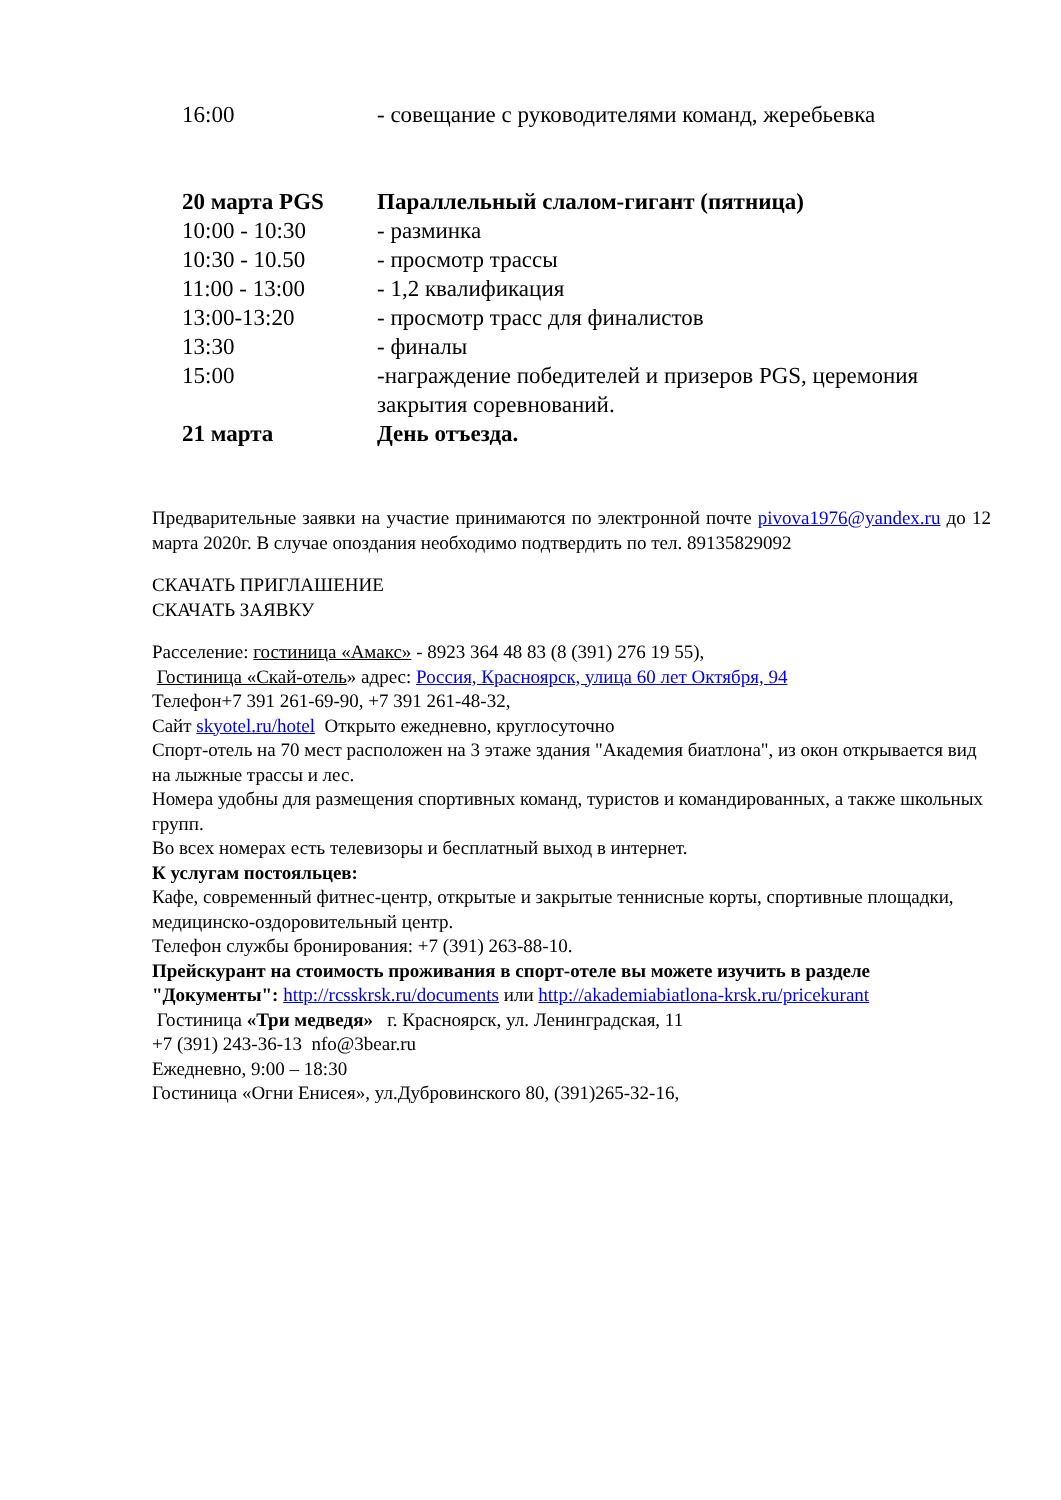| 16:00 | - совещание с руководителями команд, жеребьевка |
| 20 марта PGS | Параллельный слалом-гигант (пятница) |
| 10:00 - 10:30 | - разминка |
| 10:30 - 10.50 | - просмотр трассы |
| 11:00 - 13:00 | - 1,2 квалификация |
| 13:00-13:20 | - просмотр трасс для финалистов |
| 13:30 | - финалы |
| 15:00 | -награждение победителей и призеров PGS, церемония закрытия соревнований. |
| 21 марта | День отъезда. |
Предварительные заявки на участие принимаются по электронной почте pivova1976@yandex.ru до 12 марта 2020г. В случае опоздания необходимо подтвердить по тел. 89135829092
СКАЧАТЬ ПРИГЛАШЕНИЕ
СКАЧАТЬ ЗАЯВКУ
Расселение: гостиница «Амакс» - 8923 364 48 83 (8 (391) 276 19 55),
Гостиница «Скай-отель» адрес: Россия, Красноярск, улица 60 лет Октября, 94
Телефон+7 391 261-69-90, +7 391 261-48-32,
Сайт skyotel.ru/hotel Открыто ежедневно, круглосуточно
Спорт-отель на 70 мест расположен на 3 этаже здания "Академия биатлона", из окон открывается вид на лыжные трассы и лес.
Номера удобны для размещения спортивных команд, туристов и командированных, а также школьных групп.
Во всех номерах есть телевизоры и бесплатный выход в интернет.
К услугам постояльцев:
Кафе, современный фитнес-центр, открытые и закрытые теннисные корты, спортивные площадки, медицинско-оздоровительный центр.
Телефон службы бронирования: +7 (391) 263-88-10.
Прейскурант на стоимость проживания в спорт-отеле вы можете изучить в разделе "Документы": http://rcsskrsk.ru/documents или http://akademiabiatlona-krsk.ru/pricekurant
Гостиница «Три медведя» г. Красноярск, ул. Ленинградская, 11
+7 (391) 243-36-13 nfo@3bear.ru
Ежедневно, 9:00 – 18:30
Гостиница «Огни Енисея», ул.Дубровинского 80, (391)265-32-16,